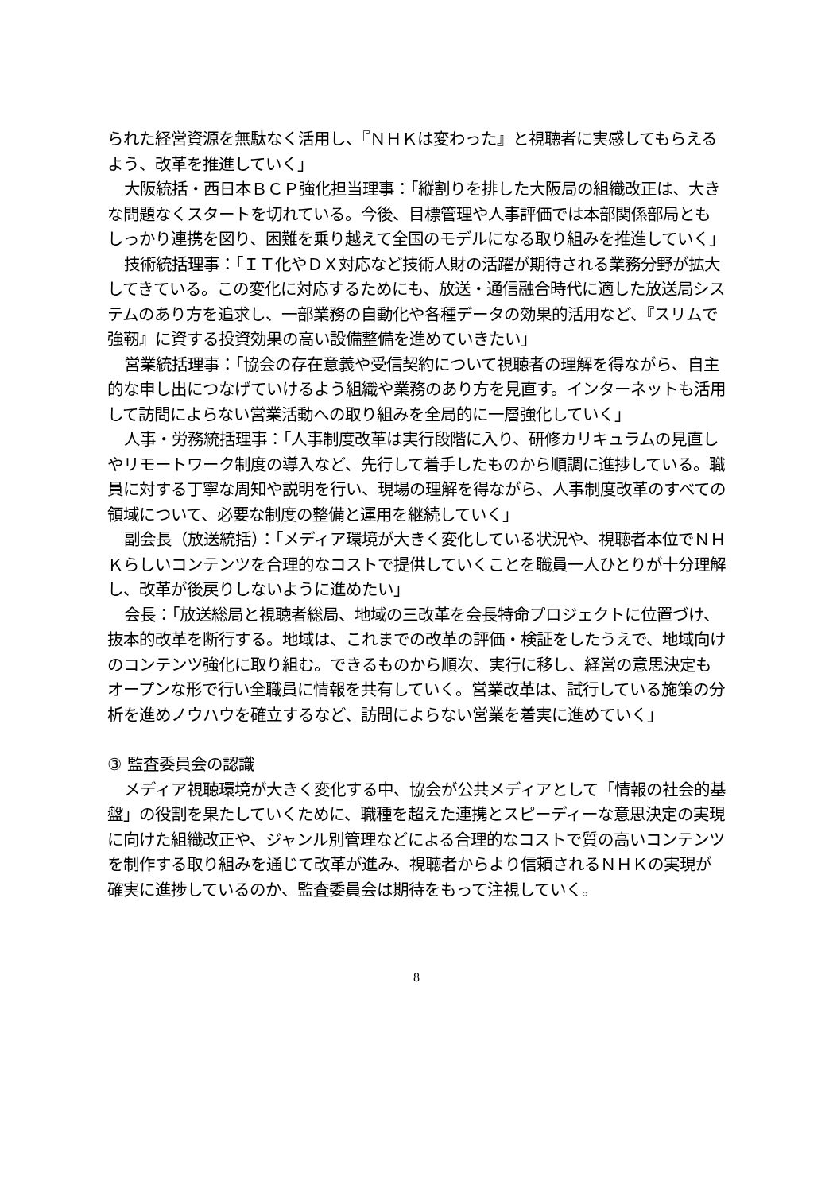られた経営資源を無駄なく活用し、『ＮＨＫは変わった』と視聴者に実感してもらえるよう、改革を推進していく」
大阪統括・西日本ＢＣＰ強化担当理事：「縦割りを排した大阪局の組織改正は、大きな問題なくスタートを切れている。今後、目標管理や人事評価では本部関係部局ともしっかり連携を図り、困難を乗り越えて全国のモデルになる取り組みを推進していく」
技術統括理事：「ＩＴ化やＤＸ対応など技術人財の活躍が期待される業務分野が拡大してきている。この変化に対応するためにも、放送・通信融合時代に適した放送局システムのあり方を追求し、一部業務の自動化や各種データの効果的活用など、『スリムで強靭』に資する投資効果の高い設備整備を進めていきたい」
営業統括理事：「協会の存在意義や受信契約について視聴者の理解を得ながら、自主的な申し出につなげていけるよう組織や業務のあり方を見直す。インターネットも活用して訪問によらない営業活動への取り組みを全局的に一層強化していく」
人事・労務統括理事：「人事制度改革は実行段階に入り、研修カリキュラムの見直しやリモートワーク制度の導入など、先行して着手したものから順調に進捗している。職員に対する丁寧な周知や説明を行い、現場の理解を得ながら、人事制度改革のすべての領域について、必要な制度の整備と運用を継続していく」
副会長（放送統括）：「メディア環境が大きく変化している状況や、視聴者本位でＮＨＫらしいコンテンツを合理的なコストで提供していくことを職員一人ひとりが十分理解し、改革が後戻りしないように進めたい」
会長：「放送総局と視聴者総局、地域の三改革を会長特命プロジェクトに位置づけ、抜本的改革を断行する。地域は、これまでの改革の評価・検証をしたうえで、地域向けのコンテンツ強化に取り組む。できるものから順次、実行に移し、経営の意思決定もオープンな形で行い全職員に情報を共有していく。営業改革は、試行している施策の分析を進めノウハウを確立するなど、訪問によらない営業を着実に進めていく」
③ 監査委員会の認識
メディア視聴環境が大きく変化する中、協会が公共メディアとして「情報の社会的基盤」の役割を果たしていくために、職種を超えた連携とスピーディーな意思決定の実現に向けた組織改正や、ジャンル別管理などによる合理的なコストで質の高いコンテンツを制作する取り組みを通じて改革が進み、視聴者からより信頼されるＮＨＫの実現が確実に進捗しているのか、監査委員会は期待をもって注視していく。
8